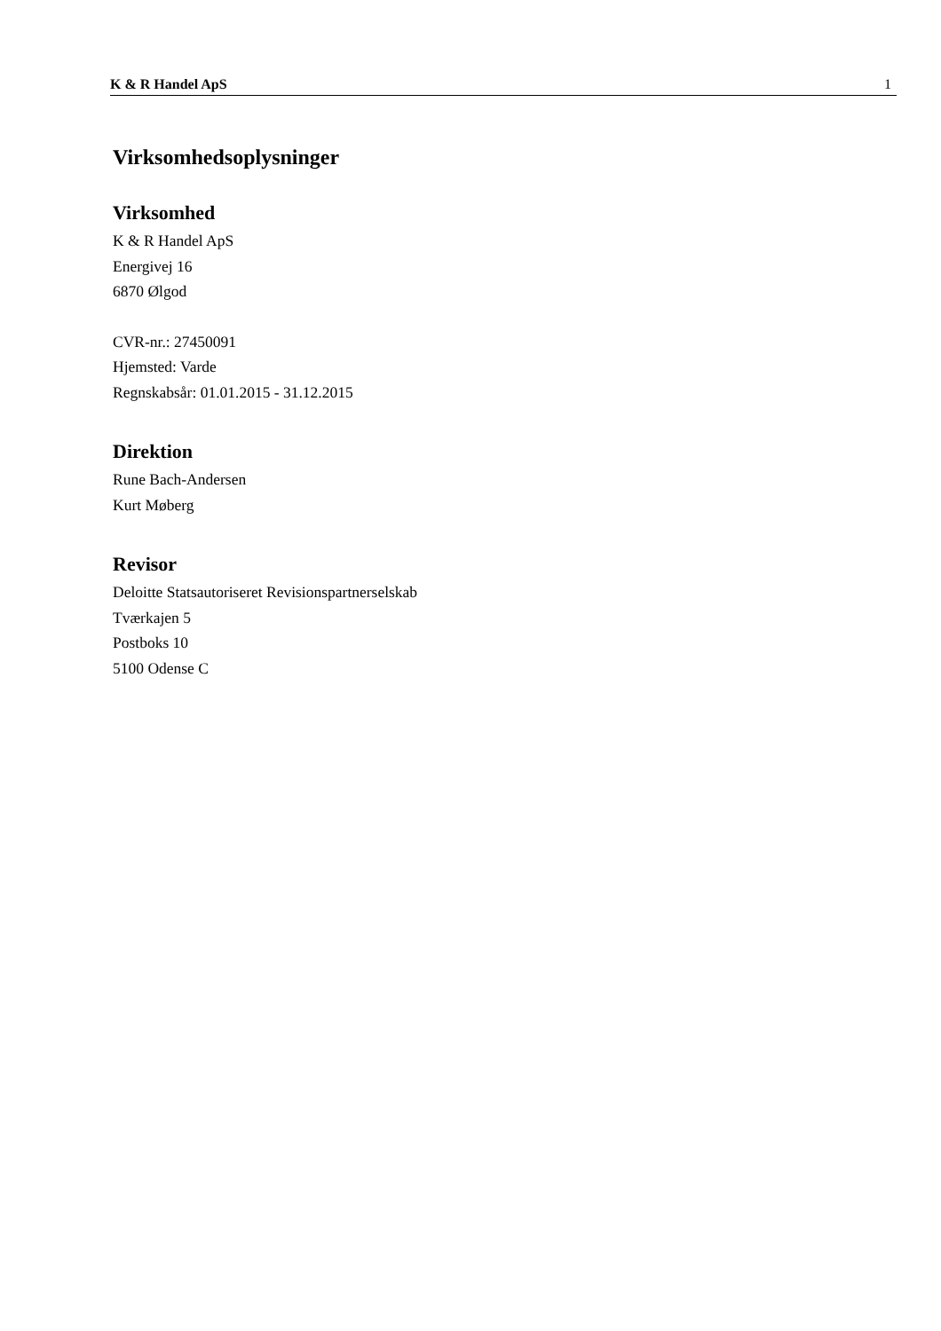K & R Handel ApS 1
Virksomhedsoplysninger
Virksomhed
K & R Handel ApS
Energivej 16
6870 Ølgod
CVR-nr.: 27450091
Hjemsted: Varde
Regnskabsår: 01.01.2015 - 31.12.2015
Direktion
Rune Bach-Andersen
Kurt Møberg
Revisor
Deloitte Statsautoriseret Revisionspartnerselskab
Tværkajen 5
Postboks 10
5100 Odense C